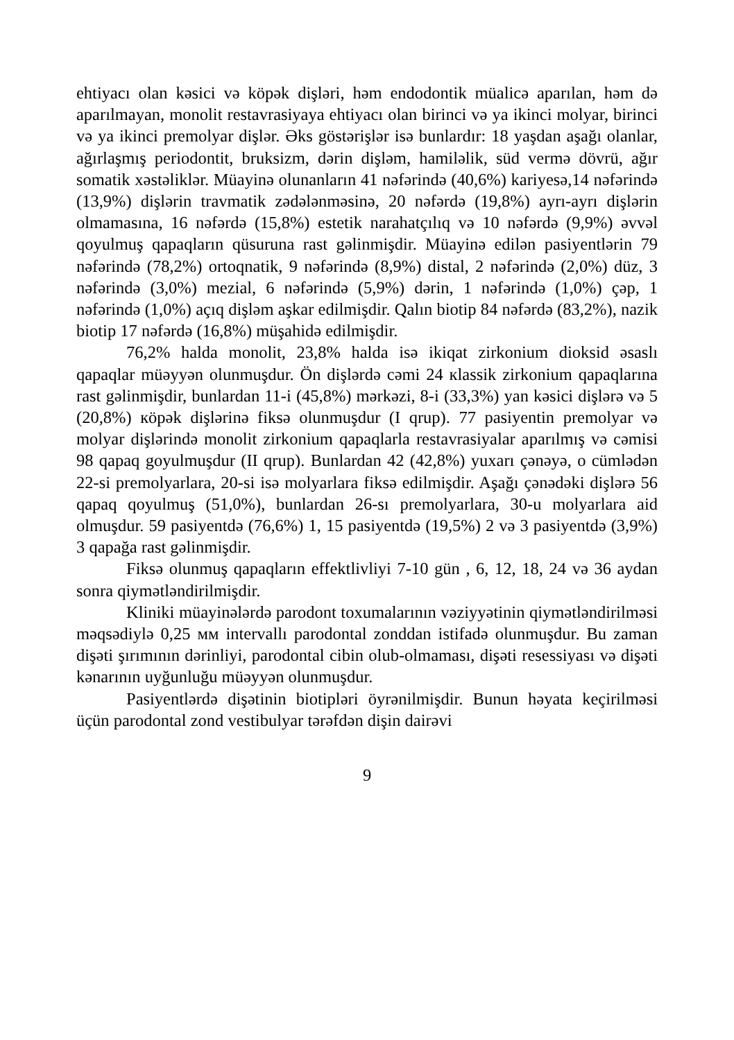ehtiyacı olan kəsici və köpək dişləri, həm endodontik müalicə aparılan, həm də aparılmayan, monolit restavrasiyaya ehtiyacı olan birinci və ya ikinci molyar, birinci və ya ikinci premolyar dişlər. Əks göstərişlər isə bunlardır: 18 yaşdan aşağı olanlar, ağırlaşmış periodontit, bruksizm, dərin dişləm, hamiləlik, süd vermə dövrü, ağır somatik xəstəliklər. Müayinə olunanların 41 nəfərində (40,6%) kariyesə,14 nəfərində (13,9%) dişlərin travmatik zədələnməsinə, 20 nəfərdə (19,8%) ayrı-ayrı dişlərin olmamasına, 16 nəfərdə (15,8%) estetik narahatçılıq və 10 nəfərdə (9,9%) əvvəl qoyulmuş qapaqların qüsuruna rast gəlinmişdir. Müayinə edilən pasiyentlərin 79 nəfərində (78,2%) ortoqnatik, 9 nəfərində (8,9%) distal, 2 nəfərində (2,0%) düz, 3 nəfərində (3,0%) mezial, 6 nəfərində (5,9%) dərin, 1 nəfərində (1,0%) çəp, 1 nəfərində (1,0%) açıq dişləm aşkar edilmişdir. Qalın biotip 84 nəfərdə (83,2%), nazik biotip 17 nəfərdə (16,8%) müşahidə edilmişdir.
76,2% halda monolit, 23,8% halda isə ikiqat zirkonium dioksid əsaslı qapaqlar müəyyən olunmuşdur. Ön dişlərdə cəmi 24 кlassik zirkonium qapaqlarına rast gəlinmişdir, bunlardan 11-i (45,8%) mərkəzi, 8-i (33,3%) yan kəsici dişlərə və 5 (20,8%) кöpək dişlərinə fiksə olunmuşdur (I qrup). 77 pasiyentin premolyar və molyar dişlərində monolit zirkonium qapaqlarla restavrasiyalar aparılmış və cəmisi 98 qapaq goyulmuşdur (II qrup). Bunlardan 42 (42,8%) yuxarı çənəyə, o cümlədən 22-si premolyarlara, 20-si isə molyarlara fiksə edilmişdir. Aşağı çənədəki dişlərə 56 qapaq qoyulmuş (51,0%), bunlardan 26-sı premolyarlara, 30-u molyarlara aid olmuşdur. 59 pasiyentdə (76,6%) 1, 15 pasiyentdə (19,5%) 2 və 3 pasiyentdə (3,9%) 3 qapağa rast gəlinmişdir.
Fiksə olunmuş qapaqların effektlivliyi 7-10 gün , 6, 12, 18, 24 və 36 aydan sonra qiymətləndirilmişdir.
Kliniki müayinələrdə parodont toxumalarının vəziyyətinin qiymətləndirilməsi məqsədiylə 0,25 мм intervallı parodontal zonddan istifadə olunmuşdur. Bu zaman dişəti şırımının dərinliyi, parodontal cibin olub-olmaması, dişəti resessiyası və dişəti kənarının uyğunluğu müəyyən olunmuşdur.
Pasiyentlərdə dişətinin biotipləri öyrənilmişdir. Bunun həyata keçirilməsi üçün parodontal zond vestibulyar tərəfdən dişin dairəvi
9